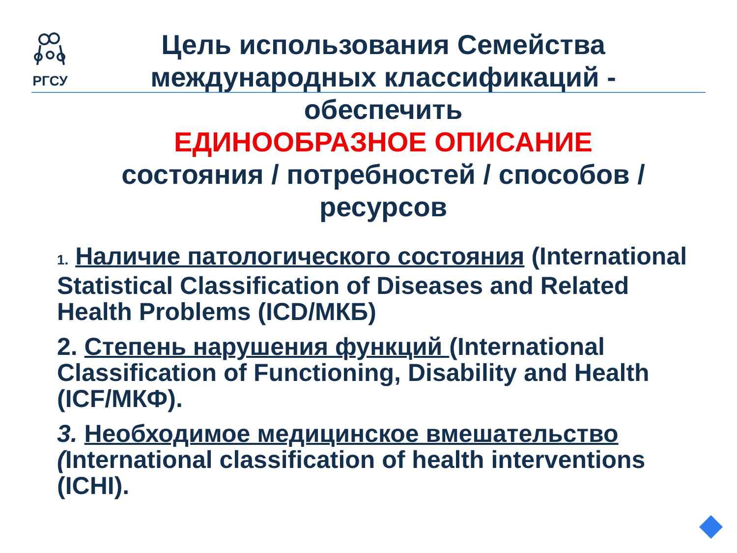РГСУ
Цель использования Семейства международных классификаций - обеспечить
ЕДИНООБРАЗНОЕ ОПИСАНИЕ
состояния / потребностей / способов / ресурсов
1. Наличие патологического состояния (International Statistical Classification of Diseases and Related Health Problems (ICD/МКБ)
2. Степень нарушения функций (International Classification of Functioning, Disability and Health (ICF/МКФ).
3. Необходимое медицинское вмешательство (International classification of health interventions (ICHI).